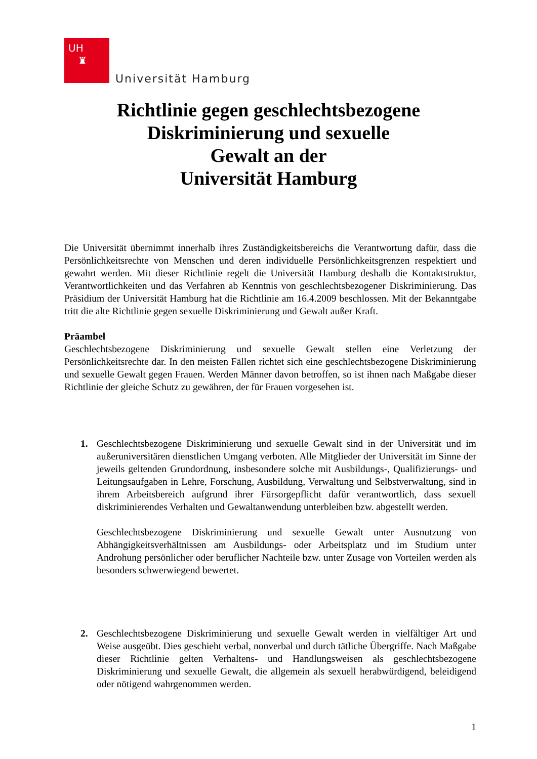UH
♜
Universität Hamburg
Richtlinie gegen geschlechtsbezogene
Diskriminierung und sexuelle
Gewalt an der
Universität Hamburg
Die Universität übernimmt innerhalb ihres Zuständigkeitsbereichs die Verantwortung dafür, dass die Persönlichkeitsrechte von Menschen und deren individuelle Persönlichkeitsgrenzen respektiert und gewahrt werden. Mit dieser Richtlinie regelt die Universität Hamburg deshalb die Kontaktstruktur, Verantwortlichkeiten und das Verfahren ab Kenntnis von geschlechtsbezogener Diskriminierung. Das Präsidium der Universität Hamburg hat die Richtlinie am 16.4.2009 beschlossen. Mit der Bekanntgabe tritt die alte Richtlinie gegen sexuelle Diskriminierung und Gewalt außer Kraft.
Präambel
Geschlechtsbezogene Diskriminierung und sexuelle Gewalt stellen eine Verletzung der Persönlichkeitsrechte dar. In den meisten Fällen richtet sich eine geschlechtsbezogene Diskriminierung und sexuelle Gewalt gegen Frauen. Werden Männer davon betroffen, so ist ihnen nach Maßgabe dieser Richtlinie der gleiche Schutz zu gewähren, der für Frauen vorgesehen ist.
1. Geschlechtsbezogene Diskriminierung und sexuelle Gewalt sind in der Universität und im außeruniversitären dienstlichen Umgang verboten. Alle Mitglieder der Universität im Sinne der jeweils geltenden Grundordnung, insbesondere solche mit Ausbildungs-, Qualifizierungs- und Leitungsaufgaben in Lehre, Forschung, Ausbildung, Verwaltung und Selbstverwaltung, sind in ihrem Arbeitsbereich aufgrund ihrer Fürsorgepflicht dafür verantwortlich, dass sexuell diskriminierendes Verhalten und Gewaltanwendung unterbleiben bzw. abgestellt werden.
Geschlechtsbezogene Diskriminierung und sexuelle Gewalt unter Ausnutzung von Abhängigkeitsverhältnissen am Ausbildungs- oder Arbeitsplatz und im Studium unter Androhung persönlicher oder beruflicher Nachteile bzw. unter Zusage von Vorteilen werden als besonders schwerwiegend bewertet.
2. Geschlechtsbezogene Diskriminierung und sexuelle Gewalt werden in vielfältiger Art und Weise ausgeübt. Dies geschieht verbal, nonverbal und durch tätliche Übergriffe. Nach Maßgabe dieser Richtlinie gelten Verhaltens- und Handlungsweisen als geschlechtsbezogene Diskriminierung und sexuelle Gewalt, die allgemein als sexuell herabwürdigend, beleidigend oder nötigend wahrgenommen werden.
1